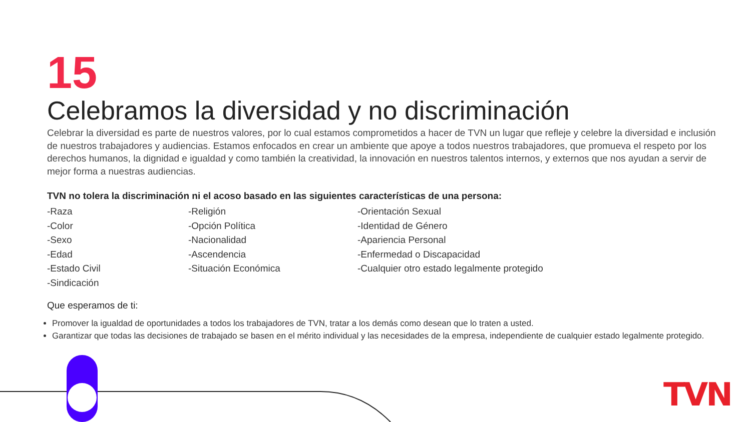TVN
15
Celebramos la diversidad y no discriminación
Celebrar la diversidad es parte de nuestros valores, por lo cual estamos comprometidos a hacer de TVN un lugar que refleje y celebre la diversidad e inclusión de nuestros trabajadores y audiencias. Estamos enfocados en crear un ambiente que apoye a todos nuestros trabajadores, que promueva el respeto por los derechos humanos, la dignidad e igualdad y como también la creatividad, la innovación en nuestros talentos internos, y externos que nos ayudan a servir de mejor forma a nuestras audiencias.
TVN no tolera la discriminación ni el acoso basado en las siguientes características de una persona:
-Raza
-Color
-Sexo
-Edad
-Estado Civil
-Sindicación
-Religión
-Opción Política
-Nacionalidad
-Ascendencia
-Situación Económica
-Orientación Sexual
-Identidad de Género
-Apariencia Personal
-Enfermedad o Discapacidad
-Cualquier otro estado legalmente protegido
Que esperamos de ti:
Promover la igualdad de oportunidades a todos los trabajadores de TVN, tratar a los demás como desean que lo traten a usted.
Garantizar que todas las decisiones de trabajado se basen en el mérito individual y las necesidades de la empresa, independiente de cualquier estado legalmente protegido.